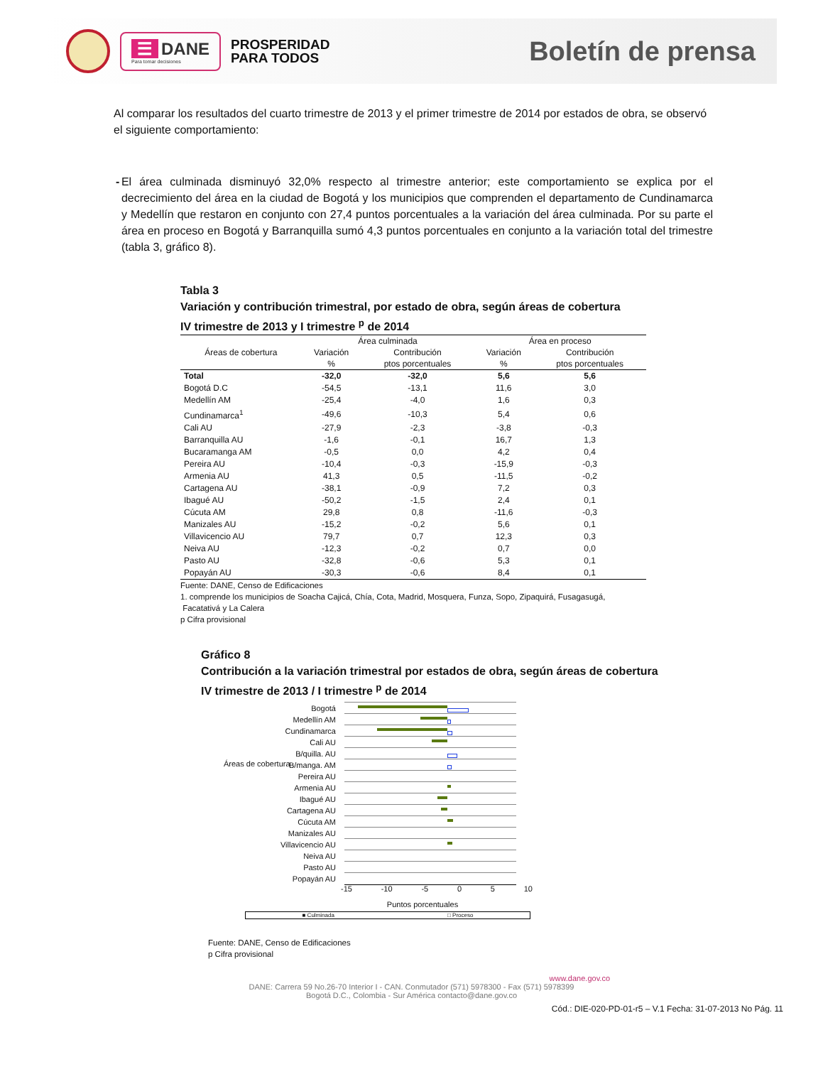☰ DANE
Para tomar decisiones
PROSPERIDAD
PARA TODOS
Boletín de prensa
Al comparar los resultados del cuarto trimestre de 2013 y el primer trimestre de 2014 por estados de obra, se observó el siguiente comportamiento:
- El área culminada disminuyó 32,0% respecto al trimestre anterior; este comportamiento se explica por el decrecimiento del área en la ciudad de Bogotá y los municipios que comprenden el departamento de Cundinamarca y Medellín que restaron en conjunto con 27,4 puntos porcentuales a la variación del área culminada. Por su parte el área en proceso en Bogotá y Barranquilla sumó 4,3 puntos porcentuales en conjunto a la variación total del trimestre (tabla 3, gráfico 8).
Tabla 3
Variación y contribución trimestral, por estado de obra, según áreas de cobertura
IV trimestre de 2013 y I trimestre <sup>p</sup> de 2014
| Áreas de cobertura | Área culminada | | Área en proceso | |
| --- | --- | --- | --- | --- |
| | Variación | Contribución | Variación | Contribución |
| | % | ptos porcentuales | % | ptos porcentuales |
| Total | -32,0 | -32,0 | 5,6 | 5,6 |
| Bogotá D.C | -54,5 | -13,1 | 11,6 | 3,0 |
| Medellín AM | -25,4 | -4,0 | 1,6 | 0,3 |
| Cundinamarca<sup>1</sup> | -49,6 | -10,3 | 5,4 | 0,6 |
| Cali AU | -27,9 | -2,3 | -3,8 | -0,3 |
| Barranquilla AU | -1,6 | -0,1 | 16,7 | 1,3 |
| Bucaramanga AM | -0,5 | 0,0 | 4,2 | 0,4 |
| Pereira AU | -10,4 | -0,3 | -15,9 | -0,3 |
| Armenia AU | 41,3 | 0,5 | -11,5 | -0,2 |
| Cartagena AU | -38,1 | -0,9 | 7,2 | 0,3 |
| Ibagué AU | -50,2 | -1,5 | 2,4 | 0,1 |
| Cúcuta AM | 29,8 | 0,8 | -11,6 | -0,3 |
| Manizales AU | -15,2 | -0,2 | 5,6 | 0,1 |
| Villavicencio AU | 79,7 | 0,7 | 12,3 | 0,3 |
| Neiva AU | -12,3 | -0,2 | 0,7 | 0,0 |
| Pasto AU | -32,8 | -0,6 | 5,3 | 0,1 |
| Popayán AU | -30,3 | -0,6 | 8,4 | 0,1 |
Fuente: DANE, Censo de Edificaciones
1. comprende los municipios de Soacha Cajicá, Chía, Cota, Madrid, Mosquera, Funza, Sopo, Zipaquirá, Fusagasugá,
Facatativá y La Calera
p Cifra provisional
Gráfico 8
Contribución a la variación trimestral por estados de obra, según áreas de cobertura
IV trimestre de 2013 / I trimestre <sup>p</sup> de 2014
Áreas de cobertura
Bogotá
Medellín AM
Cundinamarca
Cali AU
B/quilla. AU
B/manga. AM
Pereira AU
Armenia AU
Ibagué AU
Cartagena AU
Cúcuta AM
Manizales AU
Villavicencio AU
Neiva AU
Pasto AU
Popayán AU
-15 -10 -5 0 5 10
Puntos porcentuales
■ Culminada □ Proceso
Fuente: DANE, Censo de Edificaciones
p Cifra provisional
www.dane.gov.co
DANE: Carrera 59 No.26-70 Interior I - CAN. Conmutador (571) 5978300 - Fax (571) 5978399
Bogotá D.C., Colombia - Sur América contacto@dane.gov.co
Cód.: DIE-020-PD-01-r5 – V.1 Fecha: 31-07-2013 No Pág. 11